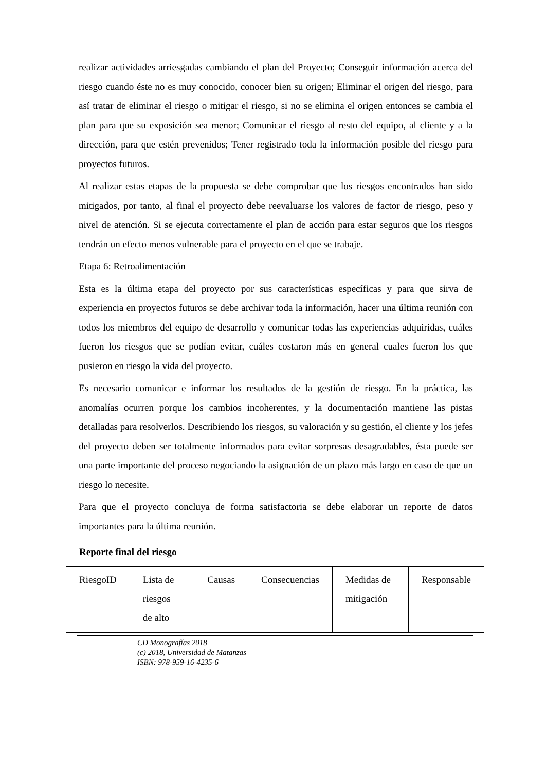realizar actividades arriesgadas cambiando el plan del Proyecto; Conseguir información acerca del riesgo cuando éste no es muy conocido, conocer bien su origen; Eliminar el origen del riesgo, para así tratar de eliminar el riesgo o mitigar el riesgo, si no se elimina el origen entonces se cambia el plan para que su exposición sea menor; Comunicar el riesgo al resto del equipo, al cliente y a la dirección, para que estén prevenidos; Tener registrado toda la información posible del riesgo para proyectos futuros.
Al realizar estas etapas de la propuesta se debe comprobar que los riesgos encontrados han sido mitigados, por tanto, al final el proyecto debe reevaluarse los valores de factor de riesgo, peso y nivel de atención. Si se ejecuta correctamente el plan de acción para estar seguros que los riesgos tendrán un efecto menos vulnerable para el proyecto en el que se trabaje.
Etapa 6: Retroalimentación
Esta es la última etapa del proyecto por sus características específicas y para que sirva de experiencia en proyectos futuros se debe archivar toda la información, hacer una última reunión con todos los miembros del equipo de desarrollo y comunicar todas las experiencias adquiridas, cuáles fueron los riesgos que se podían evitar, cuáles costaron más en general cuales fueron los que pusieron en riesgo la vida del proyecto.
Es necesario comunicar e informar los resultados de la gestión de riesgo. En la práctica, las anomalías ocurren porque los cambios incoherentes, y la documentación mantiene las pistas detalladas para resolverlos. Describiendo los riesgos, su valoración y su gestión, el cliente y los jefes del proyecto deben ser totalmente informados para evitar sorpresas desagradables, ésta puede ser una parte importante del proceso negociando la asignación de un plazo más largo en caso de que un riesgo lo necesite.
Para que el proyecto concluya de forma satisfactoria se debe elaborar un reporte de datos importantes para la última reunión.
| Reporte final del riesgo | | | | | |
| RiesgoID | Lista de riesgos de alto | Causas | Consecuencias | Medidas de mitigación | Responsable |
CD Monografías 2018
(c) 2018, Universidad de Matanzas
ISBN: 978-959-16-4235-6